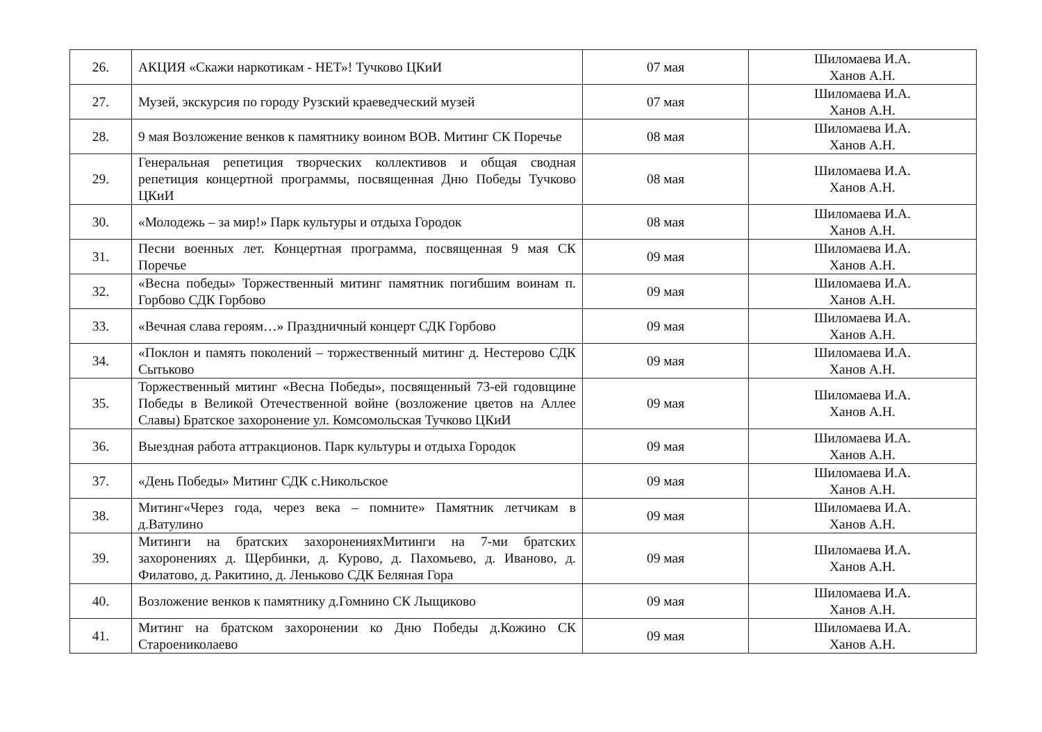| 26. | АКЦИЯ «Скажи наркотикам - НЕТ»! Тучково ЦКиИ | 07 мая | Шиломаева И.А. Ханов А.Н. |
| 27. | Музей, экскурсия по городу Рузский краеведческий музей | 07 мая | Шиломаева И.А. Ханов А.Н. |
| 28. | 9 мая Возложение венков к памятнику воином ВОВ. Митинг СК Поречье | 08 мая | Шиломаева И.А. Ханов А.Н. |
| 29. | Генеральная репетиция творческих коллективов и общая сводная репетиция концертной программы, посвященная Дню Победы Тучково ЦКиИ | 08 мая | Шиломаева И.А. Ханов А.Н. |
| 30. | «Молодежь – за мир!» Парк культуры и отдыха Городок | 08 мая | Шиломаева И.А. Ханов А.Н. |
| 31. | Песни военных лет. Концертная программа, посвященная 9 мая СК Поречье | 09 мая | Шиломаева И.А. Ханов А.Н. |
| 32. | «Весна победы» Торжественный митинг памятник погибшим воинам п. Горбово СДК Горбово | 09 мая | Шиломаева И.А. Ханов А.Н. |
| 33. | «Вечная слава героям…» Праздничный концерт СДК Горбово | 09 мая | Шиломаева И.А. Ханов А.Н. |
| 34. | «Поклон и память поколений – торжественный митинг д. Нестерово СДК Сытьково | 09 мая | Шиломаева И.А. Ханов А.Н. |
| 35. | Торжественный митинг «Весна Победы», посвященный 73-ей годовщине Победы в Великой Отечественной войне (возложение цветов на Аллее Славы) Братское захоронение ул. Комсомольская Тучково ЦКиИ | 09 мая | Шиломаева И.А. Ханов А.Н. |
| 36. | Выездная работа аттракционов. Парк культуры и отдыха Городок | 09 мая | Шиломаева И.А. Ханов А.Н. |
| 37. | «День Победы» Митинг СДК с.Никольское | 09 мая | Шиломаева И.А. Ханов А.Н. |
| 38. | Митинг«Через года, через века – помните» Памятник летчикам в д.Ватулино | 09 мая | Шиломаева И.А. Ханов А.Н. |
| 39. | Митинги на братских захороненияхМитинги на 7-ми братских захоронениях д. Щербинки, д. Курово, д. Пахомьево, д. Иваново, д. Филатово, д. Ракитино, д. Леньково СДК Беляная Гора | 09 мая | Шиломаева И.А. Ханов А.Н. |
| 40. | Возложение венков к памятнику д.Гомнино СК Лыщиково | 09 мая | Шиломаева И.А. Ханов А.Н. |
| 41. | Митинг на братском захоронении ко Дню Победы д.Кожино СК Староениколаево | 09 мая | Шиломаева И.А. Ханов А.Н. |